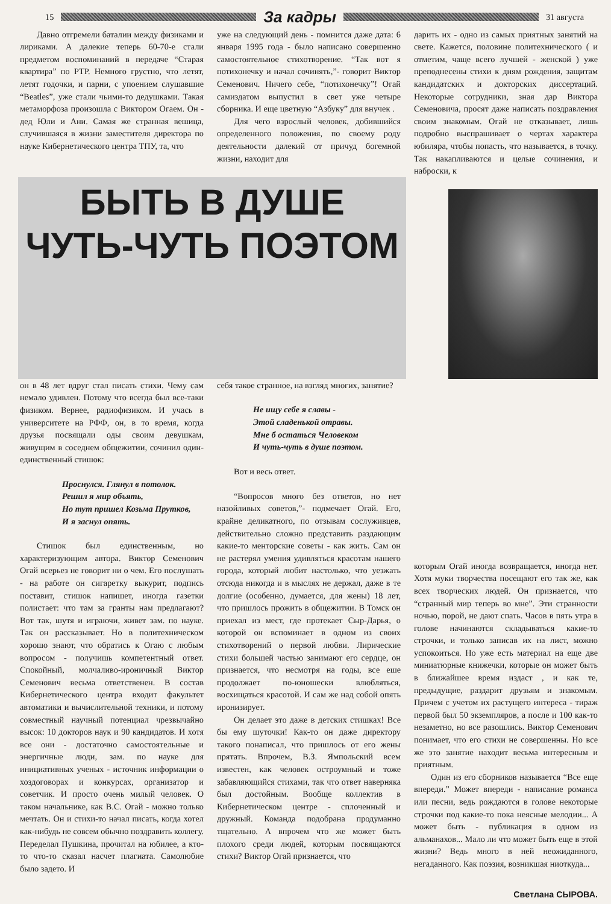15
За кадры
31 августа
Давно отгремели баталии между физиками и лириками. А далекие теперь 60-70-е стали предметом воспоминаний в передаче “Старая квартира” по РТР. Немного грустно, что летят, летят годочки, и парни, с упоением слушавшие “Beatles”, уже стали чьими-то дедушками. Такая метаморфоза произошла с Виктором Огаем. Он - дед Юли и Ани. Самая же странная вешица, случившаяся в жизни заместителя директора по науке Кибернетического центра ТПУ, та, что
уже на следующий день - помнится даже дата: 6 января 1995 года - было написано совершенно самостоятельное стихотворение. “Так вот я потихонечку и начал сочинять,”- говорит Виктор Семенович. Ничего себе, “потихонечку”! Огай самиздатом выпустил в свет уже четыре сборника. И еще цветную “Азбуку” для внучек .
Для чего взрослый человек, добившийся определенного положения, по своему роду деятельности далекий от причуд богемной жизни, находит для
дарить их - одно из самых приятных занятий на свете. Кажется, половине политехнического ( и отметим, чаще всего лучшей - женской ) уже преподнесены стихи к дням рождения, защитам кандидатских и докторских диссертаций. Некоторые сотрудники, зная дар Виктора Семеновича, просят даже написать поздравления своим знакомым. Огай не отказывает, лишь подробно выспрашивает о чертах характера юбиляра, чтобы попасть, что называется, в точку. Так накапливаются и целые сочинения, и наброски, к
БЫТЬ В ДУШЕ
ЧУТЬ-ЧУТЬ ПОЭТОМ
он в 48 лет вдруг стал писать стихи. Чему сам немало удивлен. Потому что всегда был все-таки физиком. Вернее, радиофизиком. И учась в университете на РФФ, он, в то время, когда друзья посвящали оды своим девушкам, живущим в соседнем общежитии, сочинил один-единственный стишок:
Проснулся. Глянул в потолок.
Решил я мир объять,
Но тут пришел Козьма Прутков,
И я заснул опять.
Стишок был единственным, но характеризующим автора. Виктор Семенович Огай всерьез не говорит ни о чем. Его послушать - на работе он сигаретку выкурит, подпись поставит, стишок напишет, иногда газетки полистает: что там за гранты нам предлагают? Вот так, шутя и играючи, живет зам. по науке. Так он рассказывает. Но в политехническом хорошо знают, что обратись к Огаю с любым вопросом - получишь компетентный ответ. Спокойный, молчаливо-ироничный Виктор Семенович весьма ответственен. В состав Кибернетического центра входит факультет автоматики и вычислительной техники, и потому совместный научный потенциал чрезвычайно высок: 10 докторов наук и 90 кандидатов. И хотя все они - достаточно самостоятельные и энергичные люди, зам. по науке для инициативных ученых - источник информации о хоздоговорах и конкурсах, организатор и советчик. И просто очень милый человек. О таком начальнике, как В.С. Огай - можно только мечтать. Он и стихи-то начал писать, когда хотел как-нибудь не совсем обычно поздравить коллегу. Переделал Пушкина, прочитал на юбилее, а кто-то что-то сказал насчет плагиата. Самолюбие было задето. И
себя такое странное, на взгляд многих, занятие?
Не ищу себе я славы -
Этой сладенькой отравы.
Мне б остаться Человеком
И чуть-чуть в душе поэтом.
Вот и весь ответ.
“Вопросов много без ответов, но нет назойливых советов,”- подмечает Огай. Его, крайне деликатного, по отзывам сослуживцев, действительно сложно представить раздающим какие-то менторские советы - как жить. Сам он не растерял умения удивляться красотам нашего города, который любит настолько, что уезжать отсюда никогда и в мыслях не держал, даже в те долгие (особенно, думается, для жены) 18 лет, что пришлось прожить в общежитии. В Томск он приехал из мест, где протекает Сыр-Дарья, о которой он вспоминает в одном из своих стихотворений о первой любви. Лирические стихи большей частью занимают его сердце, он признается, что несмотря на годы, все еше продолжает по-юношески влюбляться, восхищаться красотой. И сам же над собой опять иронизирует.
Он делает это даже в детских стишках! Все бы ему шуточки! Как-то он даже директору такого понаписал, что пришлось от его жены прятать. Впрочем, В.З. Ямпольский всем известен, как человек остроумный и тоже забавляющийся стихами, так что ответ наверняка был достойным. Вообще коллектив в Кибернетическом центре - сплоченный и дружный. Команда подобрана продуманно тщательно. А впрочем что же может быть плохого среди людей, которым посвящаются стихи? Виктор Огай признается, что
которым Огай иногда возвращается, иногда нет. Хотя муки творчества посещают его так же, как всех творческих людей. Он признается, что “странный мир теперь во мне”. Эти странности ночью, порой, не дают спать. Часов в пять утра в голове начинаются складываться какие-то строчки, и только записав их на лист, можно успокоиться. Но уже есть материал на еще две миниатюрные книжечки, которые он может быть в ближайшее время издаст , и как те, предыдущие, раздарит друзьям и знакомым. Причем с учетом их растущего интереса - тираж первой был 50 экземпляров, а после и 100 как-то незаметно, но все разошлись. Виктор Семенович понимает, что его стихи не совершенны. Но все же это занятие находит весьма интересным и приятным.
Один из его сборников называется “Все еще впереди.” Может впереди - написание романса или песни, ведь рождаются в голове некоторые строчки под какие-то пока неясные мелодии... А может быть - публикация в одном из альманахов... Мало ли что может быть еще в этой жизни? Ведь много в ней неожиданного, негаданного. Как поэзия, возникшая ниоткуда...
Светлана СЫРОВА.